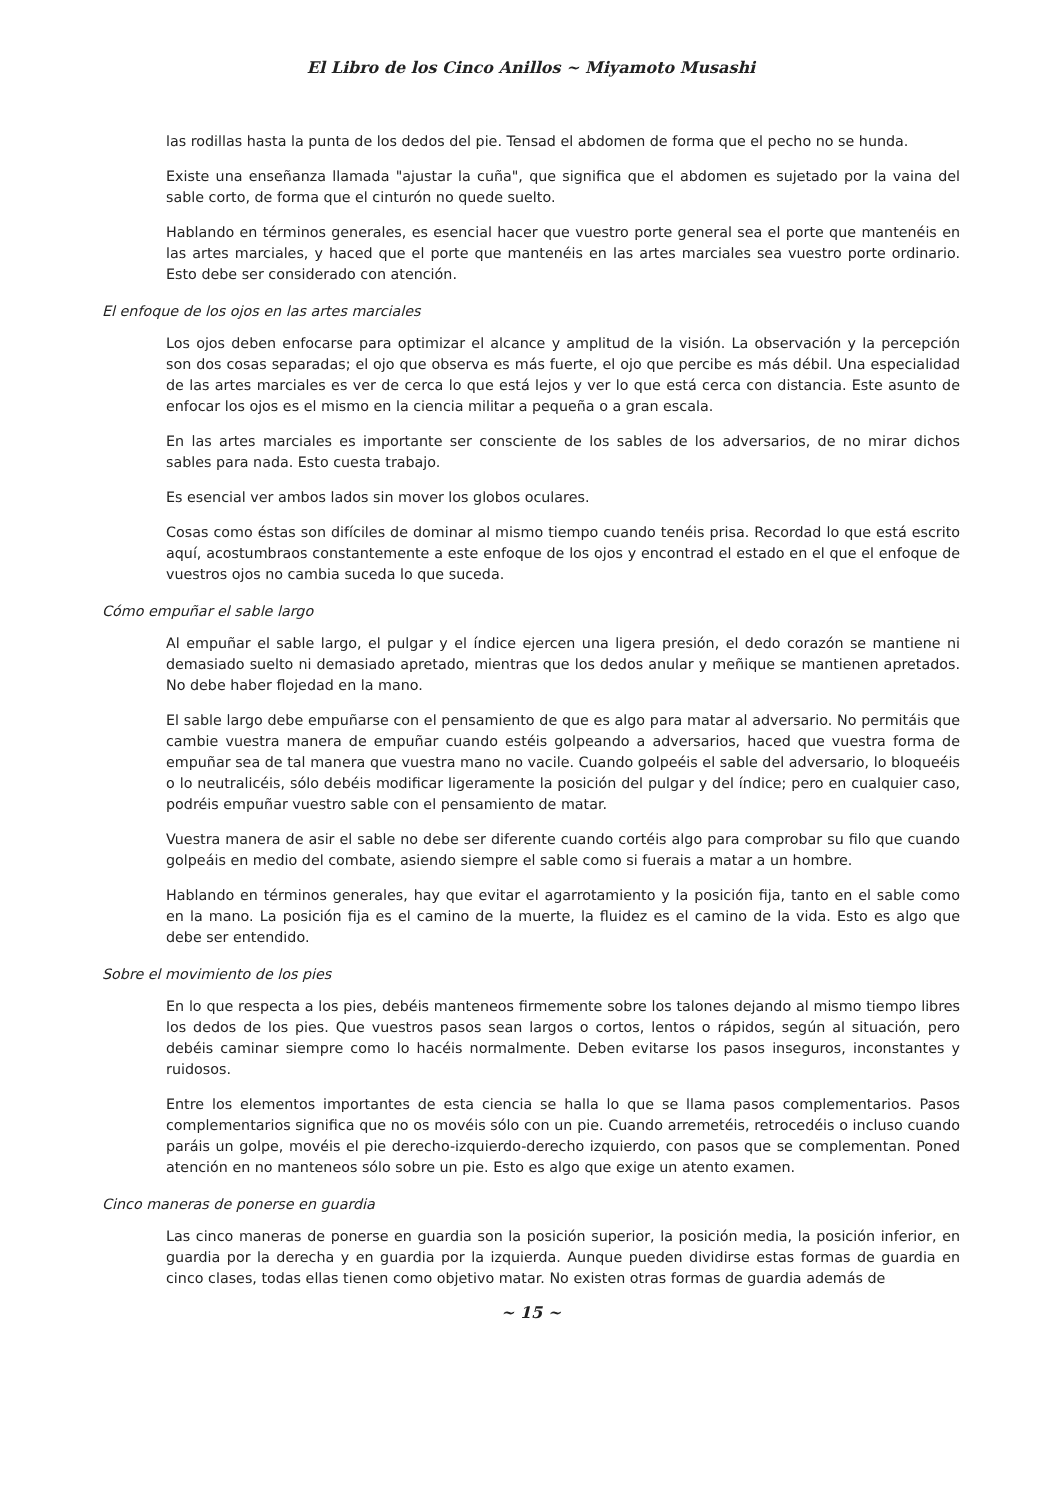El Libro de los Cinco Anillos ~ Miyamoto Musashi
las rodillas hasta la punta de los dedos del pie. Tensad el abdomen de forma que el pecho no se hunda.
Existe una enseñanza llamada "ajustar la cuña", que significa que el abdomen es sujetado por la vaina del sable corto, de forma que el cinturón no quede suelto.
Hablando en términos generales, es esencial hacer que vuestro porte general sea el porte que mantenéis en las artes marciales, y haced que el porte que mantenéis en las artes marciales sea vuestro porte ordinario. Esto debe ser considerado con atención.
El enfoque de los ojos en las artes marciales
Los ojos deben enfocarse para optimizar el alcance y amplitud de la visión. La observación y la percepción son dos cosas separadas; el ojo que observa es más fuerte, el ojo que percibe es más débil. Una especialidad de las artes marciales es ver de cerca lo que está lejos y ver lo que está cerca con distancia. Este asunto de enfocar los ojos es el mismo en la ciencia militar a pequeña o a gran escala.
En las artes marciales es importante ser consciente de los sables de los adversarios, de no mirar dichos sables para nada. Esto cuesta trabajo.
Es esencial ver ambos lados sin mover los globos oculares.
Cosas como éstas son difíciles de dominar al mismo tiempo cuando tenéis prisa. Recordad lo que está escrito aquí, acostumbraos constantemente a este enfoque de los ojos y encontrad el estado en el que el enfoque de vuestros ojos no cambia suceda lo que suceda.
Cómo empuñar el sable largo
Al empuñar el sable largo, el pulgar y el índice ejercen una ligera presión, el dedo corazón se mantiene ni demasiado suelto ni demasiado apretado, mientras que los dedos anular y meñique se mantienen apretados. No debe haber flojedad en la mano.
El sable largo debe empuñarse con el pensamiento de que es algo para matar al adversario. No permitáis que cambie vuestra manera de empuñar cuando estéis golpeando a adversarios, haced que vuestra forma de empuñar sea de tal manera que vuestra mano no vacile. Cuando golpeéis el sable del adversario, lo bloqueéis o lo neutralicéis, sólo debéis modificar ligeramente la posición del pulgar y del índice; pero en cualquier caso, podréis empuñar vuestro sable con el pensamiento de matar.
Vuestra manera de asir el sable no debe ser diferente cuando cortéis algo para comprobar su filo que cuando golpeáis en medio del combate, asiendo siempre el sable como si fuerais a matar a un hombre.
Hablando en términos generales, hay que evitar el agarrotamiento y la posición fija, tanto en el sable como en la mano. La posición fija es el camino de la muerte, la fluidez es el camino de la vida. Esto es algo que debe ser entendido.
Sobre el movimiento de los pies
En lo que respecta a los pies, debéis manteneos firmemente sobre los talones dejando al mismo tiempo libres los dedos de los pies. Que vuestros pasos sean largos o cortos, lentos o rápidos, según al situación, pero debéis caminar siempre como lo hacéis normalmente. Deben evitarse los pasos inseguros, inconstantes y ruidosos.
Entre los elementos importantes de esta ciencia se halla lo que se llama pasos complementarios. Pasos complementarios significa que no os movéis sólo con un pie. Cuando arremetéis, retrocedéis o incluso cuando paráis un golpe, movéis el pie derecho-izquierdo-derecho izquierdo, con pasos que se complementan. Poned atención en no manteneos sólo sobre un pie. Esto es algo que exige un atento examen.
Cinco maneras de ponerse en guardia
Las cinco maneras de ponerse en guardia son la posición superior, la posición media, la posición inferior, en guardia por la derecha y en guardia por la izquierda. Aunque pueden dividirse estas formas de guardia en cinco clases, todas ellas tienen como objetivo matar. No existen otras formas de guardia además de
~ 15 ~